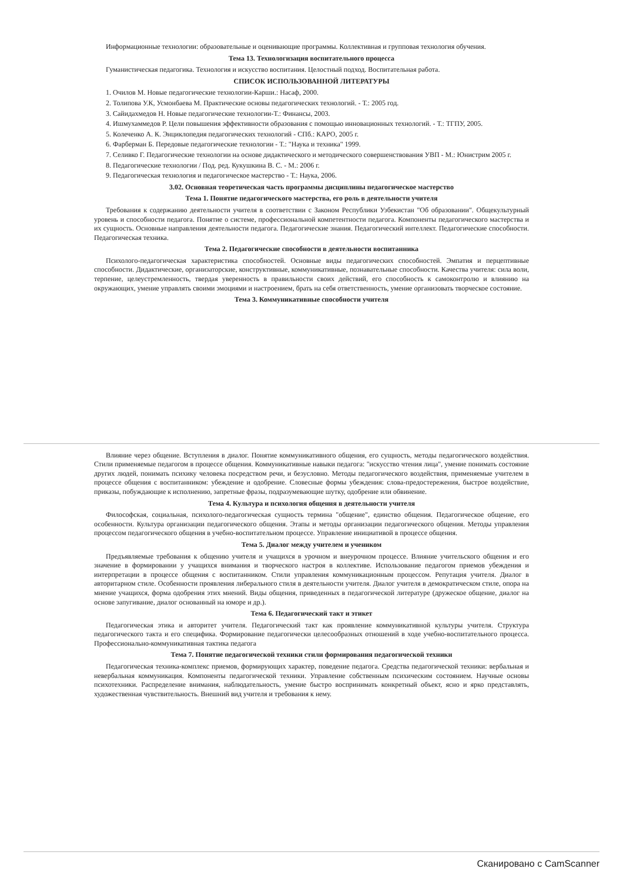Информационные технологии: образовательные и оценивающие программы. Коллективная и групповая технология обучения.
Тема 13. Технологизация воспитательного процесса
Гуманистическая педагогика. Технология и искусство воспитания. Целостный подход. Воспитательная работа.
СПИСОК ИСПОЛЬЗОВАННОЙ ЛИТЕРАТУРЫ
1. Очилов М. Новые педагогические технологии-Карши.: Насаф, 2000.
2. Толипова У.К, Усмонбаева М. Практические основы педагогических технологий. - Т.: 2005 год.
3. Сайидахмедов Н. Новые педагогические технологии-Т.: Финансы, 2003.
4. Ишмухаммедов Р. Цели повышения эффективности образования с помощью инновационных технологий. - Т.: ТГПУ, 2005.
5. Колеченко А. К. Энциклопедия педагогических технологий - СПб.: КАРО, 2005 г.
6. Фарберман Б. Передовые педагогические технологии - Т.: "Наука и техника" 1999.
7. Селивко Г. Педагогические технологии на основе дидактического и методического совершенствования УВП - М.: Юнистрим 2005 г.
8. Педагогические технологии / Под. ред. Кукушкина В. С. - М.: 2006 г.
9. Педагогическая технология и педагогическое мастерство - Т.: Наука, 2006.
3.02. Основная теоретическая часть программы дисциплины педагогическое мастерство
Тема 1. Понятие педагогического мастерства, его роль в деятельности учителя
Требования к содержанию деятельности учителя в соответствии с Законом Республики Узбекистан "Об образовании". Общекультурный уровень и способности педагога. Понятие о системе, профессиональной компетентности педагога. Компоненты педагогического мастерства и их сущность. Основные направления деятельности педагога. Педагогические знания. Педагогический интеллект. Педагогические способности. Педагогическая техника.
Тема 2. Педагогические способности в деятельности воспитанника
Психолого-педагогическая характеристика способностей. Основные виды педагогических способностей. Эмпатия и перцептивные способности. Дидактические, организаторские, конструктивные, коммуникативные, познавательные способности. Качества учителя: сила воли, терпение, целеустремленность, твердая уверенность в правильности своих действий, его способность к самоконтролю и влиянию на окружающих, умение управлять своими эмоциями и настроением, брать на себя ответственность, умение организовать творческое состояние.
Тема 3. Коммуникативные способности учителя
Влияние через общение. Вступления в диалог. Понятие коммуникативного общения, его сущность, методы педагогического воздействия. Стили применяемые педагогом в процессе общения. Коммуникативные навыки педагога: "искусство чтения лица", умение понимать состояние других людей, понимать психику человека посредством речи, и безусловно. Методы педагогического воздействия, применяемые учителем в процессе общения с воспитанником: убеждение и одобрение. Словесные формы убеждения: слова-предостережения, быстрое воздействие, приказы, побуждающие к исполнению, запретные фразы, подразумевающие шутку, одобрение или обвинение.
Тема 4. Культура и психология общения в деятельности учителя
Философская, социальная, психолого-педагогическая сущность термина "общение", единство общения. Педагогическое общение, его особенности. Культура организации педагогического общения. Этапы и методы организации педагогического общения. Методы управления процессом педагогического общения в учебно-воспитательном процессе. Управление инициативой в процессе общения.
Тема 5. Диалог между учителем и учеником
Предъявляемые требования к общению учителя и учащихся в урочном и внеурочном процессе. Влияние учительского общения и его значение в формировании у учащихся внимания и творческого настроя в коллективе. Использование педагогом приемов убеждения и интерпретации в процессе общения с воспитанником. Стили управления коммуникационным процессом. Репутация учителя. Диалог в авторитарном стиле. Особенности проявления либерального стиля в деятельности учителя. Диалог учителя в демократическом стиле, опора на мнение учащихся, форма одобрения этих мнений. Виды общения, приведенных в педагогической литературе (дружеское общение, диалог на основе запугивание, диалог основанный на юморе и др.).
Тема 6. Педагогический такт и этикет
Педагогическая этика и авторитет учителя. Педагогический такт как проявление коммуникативной культуры учителя. Структура педагогического такта и его специфика. Формирование педагогически целесообразных отношений в ходе учебно-воспитательного процесса. Профессионально-коммуникативная тактика педагога
Тема 7. Понятие педагогической техники стили формирования педагогической техники
Педагогическая техника-комплекс приемов, формирующих характер, поведение педагога. Средства педагогической техники: вербальная и невербальная коммуникация. Компоненты педагогической техники. Управление собственным психическим состоянием. Научные основы психотехники. Распределение внимания, наблюдательность, умение быстро воспринимать конкретный объект, ясно и ярко представлять, художественная чувствительность. Внешний вид учителя и требования к нему.
Сканировано с CamScanner